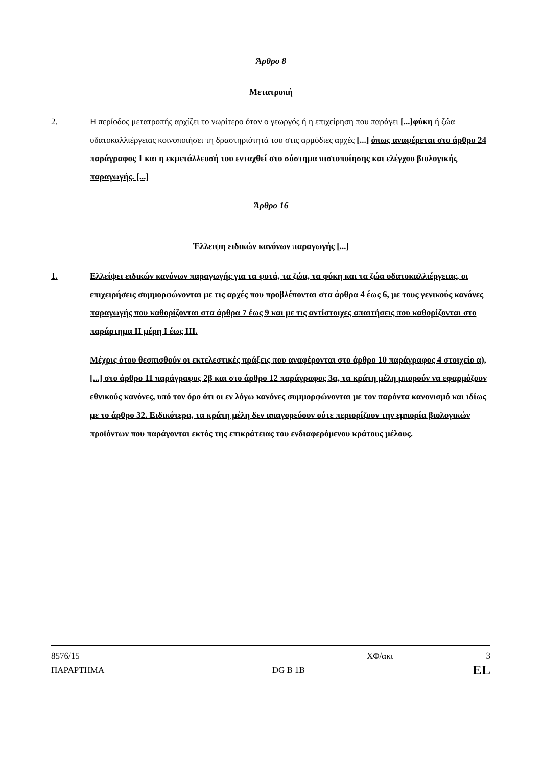Άρθρο 8
Μετατροπή
2. Η περίοδος μετατροπής αρχίζει το νωρίτερο όταν ο γεωργός ή η επιχείρηση που παράγει [...] φύκη ή ζώα υδατοκαλλιέργειας κοινοποιήσει τη δραστηριότητά του στις αρμόδιες αρχές [...] όπως αναφέρεται στο άρθρο 24 παράγραφος 1 και η εκμετάλλευσή του ενταχθεί στο σύστημα πιστοποίησης και ελέγχου βιολογικής παραγωγής. [...]
Άρθρο 16
Έλλειψη ειδικών κανόνων παραγωγής [...]
1. Ελλείψει ειδικών κανόνων παραγωγής για τα φυτά, τα ζώα, τα φύκη και τα ζώα υδατοκαλλιέργειας, οι επιχειρήσεις συμμορφώνονται με τις αρχές που προβλέπονται στα άρθρα 4 έως 6, με τους γενικούς κανόνες παραγωγής που καθορίζονται στα άρθρα 7 έως 9 και με τις αντίστοιχες απαιτήσεις που καθορίζονται στο παράρτημα ΙΙ μέρη Ι έως ΙΙΙ.
Μέχρις ότου θεσπισθούν οι εκτελεστικές πράξεις που αναφέρονται στο άρθρο 10 παράγραφος 4 στοιχείο α), [...] στο άρθρο 11 παράγραφος 2β και στο άρθρο 12 παράγραφος 3α, τα κράτη μέλη μπορούν να εφαρμόζουν εθνικούς κανόνες, υπό τον όρο ότι οι εν λόγω κανόνες συμμορφώνονται με τον παρόντα κανονισμό και ιδίως με το άρθρο 32. Ειδικότερα, τα κράτη μέλη δεν απαγορεύουν ούτε περιορίζουν την εμπορία βιολογικών προϊόντων που παράγονται εκτός της επικράτειας του ενδιαφερόμενου κράτους μέλους.
8576/15 ΧΦ/ακι 3
ΠΑΡΑΡΤΗΜΑ DG B 1B EL